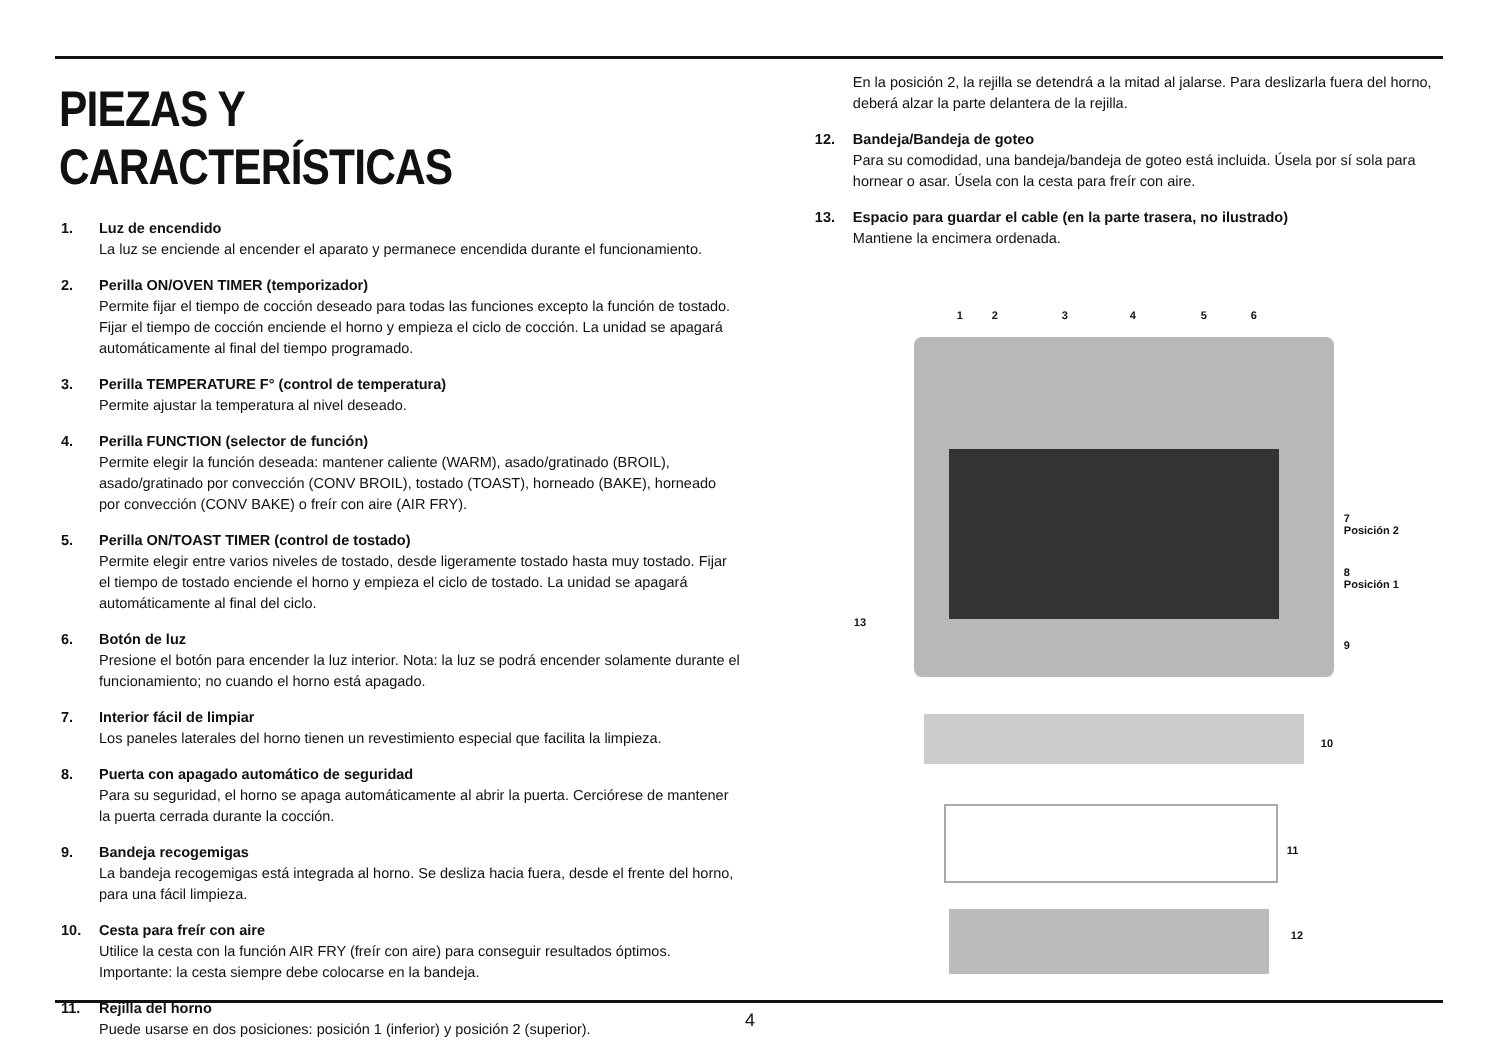PIEZAS Y CARACTERÍSTICAS
1. Luz de encendido
La luz se enciende al encender el aparato y permanece encendida durante el funcionamiento.
2. Perilla ON/OVEN TIMER (temporizador)
Permite fijar el tiempo de cocción deseado para todas las funciones excepto la función de tostado. Fijar el tiempo de cocción enciende el horno y empieza el ciclo de cocción. La unidad se apagará automáticamente al final del tiempo programado.
3. Perilla TEMPERATURE F° (control de temperatura)
Permite ajustar la temperatura al nivel deseado.
4. Perilla FUNCTION (selector de función)
Permite elegir la función deseada: mantener caliente (WARM), asado/gratinado (BROIL), asado/gratinado por convección (CONV BROIL), tostado (TOAST), horneado (BAKE), horneado por convección (CONV BAKE) o freír con aire (AIR FRY).
5. Perilla ON/TOAST TIMER (control de tostado)
Permite elegir entre varios niveles de tostado, desde ligeramente tostado hasta muy tostado. Fijar el tiempo de tostado enciende el horno y empieza el ciclo de tostado. La unidad se apagará automáticamente al final del ciclo.
6. Botón de luz
Presione el botón para encender la luz interior. Nota: la luz se podrá encender solamente durante el funcionamiento; no cuando el horno está apagado.
7. Interior fácil de limpiar
Los paneles laterales del horno tienen un revestimiento especial que facilita la limpieza.
8. Puerta con apagado automático de seguridad
Para su seguridad, el horno se apaga automáticamente al abrir la puerta. Cerciórese de mantener la puerta cerrada durante la cocción.
9. Bandeja recogemigas
La bandeja recogemigas está integrada al horno. Se desliza hacia fuera, desde el frente del horno, para una fácil limpieza.
10. Cesta para freír con aire
Utilice la cesta con la función AIR FRY (freír con aire) para conseguir resultados óptimos. Importante: la cesta siempre debe colocarse en la bandeja.
11. Rejilla del horno
Puede usarse en dos posiciones: posición 1 (inferior) y posición 2 (superior).
En la posición 2, la rejilla se detendrá a la mitad al jalarse. Para deslizarla fuera del horno, deberá alzar la parte delantera de la rejilla.
12. Bandeja/Bandeja de goteo
Para su comodidad, una bandeja/bandeja de goteo está incluida. Úsela por sí sola para hornear o asar. Úsela con la cesta para freír con aire.
13. Espacio para guardar el cable (en la parte trasera, no ilustrado)
Mantiene la encimera ordenada.
1 2 3 4 5 6
7
Posición 2
8
Posición 1
13
9
10
11
12
4